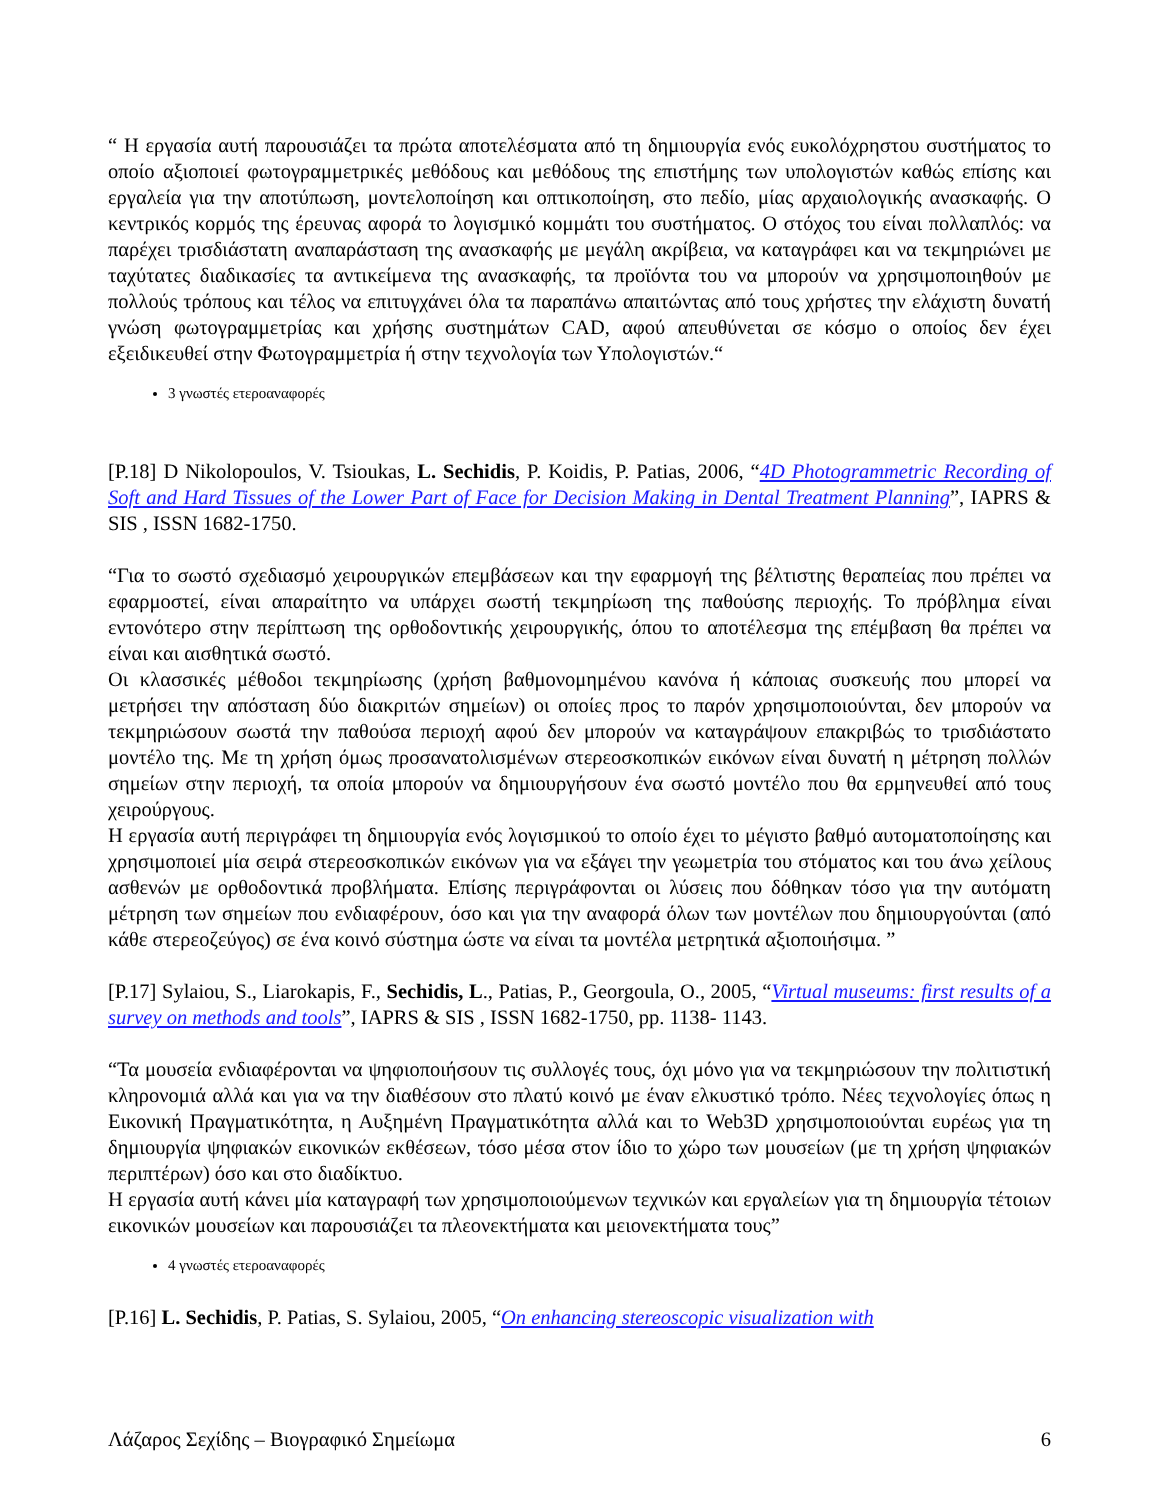“ Η εργασία αυτή παρουσιάζει τα πρώτα αποτελέσματα από τη δημιουργία ενός ευκολόχρηστου συστήματος το οποίο αξιοποιεί φωτογραμμετρικές μεθόδους και μεθόδους της επιστήμης των υπολογιστών καθώς επίσης και εργαλεία για την αποτύπωση, μοντελοποίηση και οπτικοποίηση, στο πεδίο, μίας αρχαιολογικής ανασκαφής. Ο κεντρικός κορμός της έρευνας αφορά το λογισμικό κομμάτι του συστήματος. Ο στόχος του είναι πολλαπλός: να παρέχει τρισδιάστατη αναπαράσταση της ανασκαφής με μεγάλη ακρίβεια, να καταγράφει και να τεκμηριώνει με ταχύτατες διαδικασίες τα αντικείμενα της ανασκαφής, τα προϊόντα του να μπορούν να χρησιμοποιηθούν με πολλούς τρόπους και τέλος να επιτυγχάνει όλα τα παραπάνω απαιτώντας από τους χρήστες την ελάχιστη δυνατή γνώση φωτογραμμετρίας και χρήσης συστημάτων CAD, αφού απευθύνεται σε κόσμο ο οποίος δεν έχει εξειδικευθεί στην Φωτογραμμετρία ή στην τεχνολογία των Υπολογιστών.“
3 γνωστές ετεροαναφορές
[P.18] D Nikolopoulos, V. Tsioukas, L. Sechidis, P. Koidis, P. Patias, 2006, “4D Photogrammetric Recording of Soft and Hard Tissues of the Lower Part of Face for Decision Making in Dental Treatment Planning”, IAPRS & SIS , ISSN 1682-1750.
“Για το σωστό σχεδιασμό χειρουργικών επεμβάσεων και την εφαρμογή της βέλτιστης θεραπείας που πρέπει να εφαρμοστεί, είναι απαραίτητο να υπάρχει σωστή τεκμηρίωση της παθούσης περιοχής. Το πρόβλημα είναι εντονότερο στην περίπτωση της ορθοδοντικής χειρουργικής, όπου το αποτέλεσμα της επέμβαση θα πρέπει να είναι και αισθητικά σωστό.
Οι κλασσικές μέθοδοι τεκμηρίωσης (χρήση βαθμονομημένου κανόνα ή κάποιας συσκευής που μπορεί να μετρήσει την απόσταση δύο διακριτών σημείων) οι οποίες προς το παρόν χρησιμοποιούνται, δεν μπορούν να τεκμηριώσουν σωστά την παθούσα περιοχή αφού δεν μπορούν να καταγράψουν επακριβώς το τρισδιάστατο μοντέλο της. Με τη χρήση όμως προσανατολισμένων στερεοσκοπικών εικόνων είναι δυνατή η μέτρηση πολλών σημείων στην περιοχή, τα οποία μπορούν να δημιουργήσουν ένα σωστό μοντέλο που θα ερμηνευθεί από τους χειρούργους.
Η εργασία αυτή περιγράφει τη δημιουργία ενός λογισμικού το οποίο έχει το μέγιστο βαθμό αυτοματοποίησης και χρησιμοποιεί μία σειρά στερεοσκοπικών εικόνων για να εξάγει την γεωμετρία του στόματος και του άνω χείλους ασθενών με ορθοδοντικά προβλήματα. Επίσης περιγράφονται οι λύσεις που δόθηκαν τόσο για την αυτόματη μέτρηση των σημείων που ενδιαφέρουν, όσο και για την αναφορά όλων των μοντέλων που δημιουργούνται (από κάθε στερεοζεύγος) σε ένα κοινό σύστημα ώστε να είναι τα μοντέλα μετρητικά αξιοποιήσιμα. ”
[P.17] Sylaiou, S., Liarokapis, F., Sechidis, L., Patias, P., Georgoula, O., 2005, “Virtual museums: first results of a survey on methods and tools”, IAPRS & SIS , ISSN 1682-1750, pp. 1138- 1143.
“Τα μουσεία ενδιαφέρονται να ψηφιοποιήσουν τις συλλογές τους, όχι μόνο για να τεκμηριώσουν την πολιτιστική κληρονομιά αλλά και για να την διαθέσουν στο πλατύ κοινό με έναν ελκυστικό τρόπο. Νέες τεχνολογίες όπως η Εικονική Πραγματικότητα, η Αυξημένη Πραγματικότητα αλλά και το Web3D χρησιμοποιούνται ευρέως για τη δημιουργία ψηφιακών εικονικών εκθέσεων, τόσο μέσα στον ίδιο το χώρο των μουσείων (με τη χρήση ψηφιακών περιπτέρων) όσο και στο διαδίκτυο.
Η εργασία αυτή κάνει μία καταγραφή των χρησιμοποιούμενων τεχνικών και εργαλείων για τη δημιουργία τέτοιων εικονικών μουσείων και παρουσιάζει τα πλεονεκτήματα και μειονεκτήματα τους”
4 γνωστές ετεροαναφορές
[P.16] L. Sechidis, P. Patias, S. Sylaiou, 2005, “On enhancing stereoscopic visualization with
Λάζαρος Σεχίδης – Βιογραφικό Σημείωμα 6